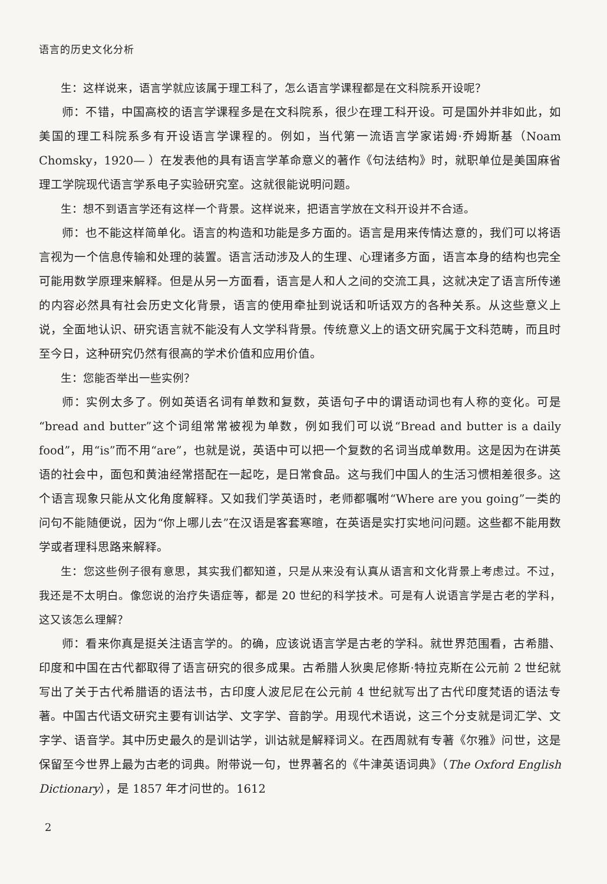语言的历史文化分析
生：这样说来，语言学就应该属于理工科了，怎么语言学课程都是在文科院系开设呢？
师：不错，中国高校的语言学课程多是在文科院系，很少在理工科开设。可是国外并非如此，如美国的理工科院系多有开设语言学课程的。例如，当代第一流语言学家诺姆·乔姆斯基（Noam Chomsky，1920— ）在发表他的具有语言学革命意义的著作《句法结构》时，就职单位是美国麻省理工学院现代语言学系电子实验研究室。这就很能说明问题。
生：想不到语言学还有这样一个背景。这样说来，把语言学放在文科开设并不合适。
师：也不能这样简单化。语言的构造和功能是多方面的。语言是用来传情达意的，我们可以将语言视为一个信息传输和处理的装置。语言活动涉及人的生理、心理诸多方面，语言本身的结构也完全可能用数学原理来解释。但是从另一方面看，语言是人和人之间的交流工具，这就决定了语言所传递的内容必然具有社会历史文化背景，语言的使用牵扯到说话和听话双方的各种关系。从这些意义上说，全面地认识、研究语言就不能没有人文学科背景。传统意义上的语文研究属于文科范畴，而且时至今日，这种研究仍然有很高的学术价值和应用价值。
生：您能否举出一些实例？
师：实例太多了。例如英语名词有单数和复数，英语句子中的谓语动词也有人称的变化。可是“bread and butter”这个词组常常被视为单数，例如我们可以说“Bread and butter is a daily food”，用“is”而不用“are”，也就是说，英语中可以把一个复数的名词当成单数用。这是因为在讲英语的社会中，面包和黄油经常搭配在一起吃，是日常食品。这与我们中国人的生活习惯相差很多。这个语言现象只能从文化角度解释。又如我们学英语时，老师都嘱咐“Where are you going”一类的问句不能随便说，因为“你上哪儿去”在汉语是客套寒暄，在英语是实打实地问问题。这些都不能用数学或者理科思路来解释。
生：您这些例子很有意思，其实我们都知道，只是从来没有认真从语言和文化背景上考虑过。不过，我还是不太明白。像您说的治疗失语症等，都是 20 世纪的科学技术。可是有人说语言学是古老的学科，这又该怎么理解？
师：看来你真是挺关注语言学的。的确，应该说语言学是古老的学科。就世界范围看，古希腊、印度和中国在古代都取得了语言研究的很多成果。古希腊人狄奥尼修斯·特拉克斯在公元前 2 世纪就写出了关于古代希腊语的语法书，古印度人波尼尼在公元前 4 世纪就写出了古代印度梵语的语法专著。中国古代语文研究主要有训诂学、文字学、音韵学。用现代术语说，这三个分支就是词汇学、文字学、语音学。其中历史最久的是训诂学，训诂就是解释词义。在西周就有专著《尔雅》问世，这是保留至今世界上最为古老的词典。附带说一句，世界著名的《牛津英语词典》（The Oxford English Dictionary），是 1857 年才问世的。1612
2